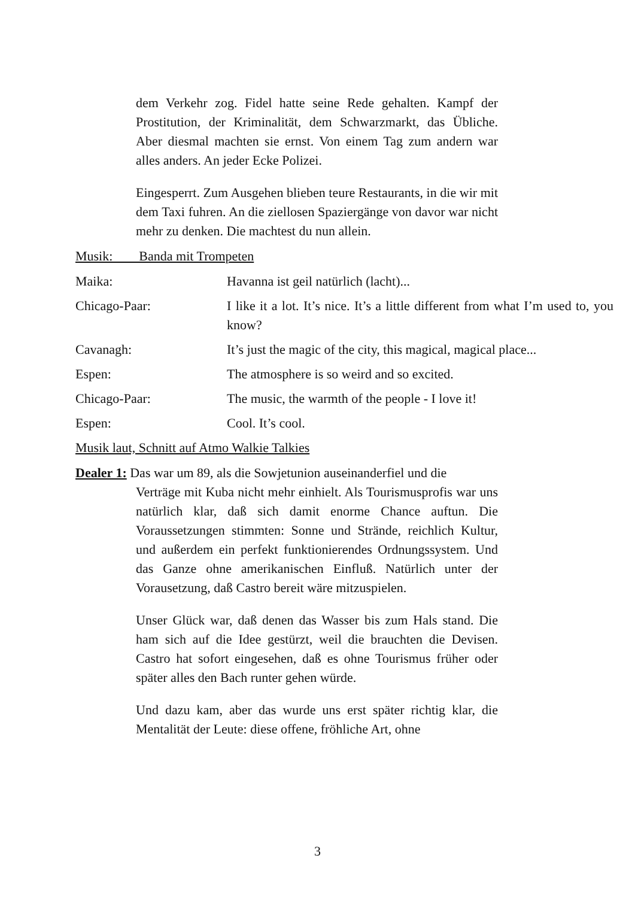dem Verkehr zog. Fidel hatte seine Rede gehalten. Kampf der Prostitution, der Kriminalität, dem Schwarzmarkt, das Übliche. Aber diesmal machten sie ernst. Von einem Tag zum andern war alles anders. An jeder Ecke Polizei.
Eingesperrt. Zum Ausgehen blieben teure Restaurants, in die wir mit dem Taxi fuhren. An die ziellosen Spaziergänge von davor war nicht mehr zu denken. Die machtest du nun allein.
Musik: Banda mit Trompeten
Maika: Havanna ist geil natürlich (lacht)...
Chicago-Paar: I like it a lot. It’s nice. It’s a little different from what I’m used to, you know?
Cavanagh: It’s just the magic of the city, this magical, magical place...
Espen: The atmosphere is so weird and so excited.
Chicago-Paar: The music, the warmth of the people - I love it!
Espen: Cool. It’s cool.
Musik laut, Schnitt auf Atmo Walkie Talkies
Dealer 1: Das war um 89, als die Sowjetunion auseinanderfiel und die
Verträge mit Kuba nicht mehr einhielt. Als Tourismusprofis war uns natürlich klar, daß sich damit enorme Chance auftun. Die Voraussetzungen stimmten: Sonne und Strände, reichlich Kultur, und außerdem ein perfekt funktionierendes Ordnungssystem. Und das Ganze ohne amerikanischen Einfluß. Natürlich unter der Vorausetzung, daß Castro bereit wäre mitzuspielen.
Unser Glück war, daß denen das Wasser bis zum Hals stand. Die ham sich auf die Idee gestürzt, weil die brauchten die Devisen. Castro hat sofort eingesehen, daß es ohne Tourismus früher oder später alles den Bach runter gehen würde.
Und dazu kam, aber das wurde uns erst später richtig klar, die Mentalität der Leute: diese offene, fröhliche Art, ohne
3